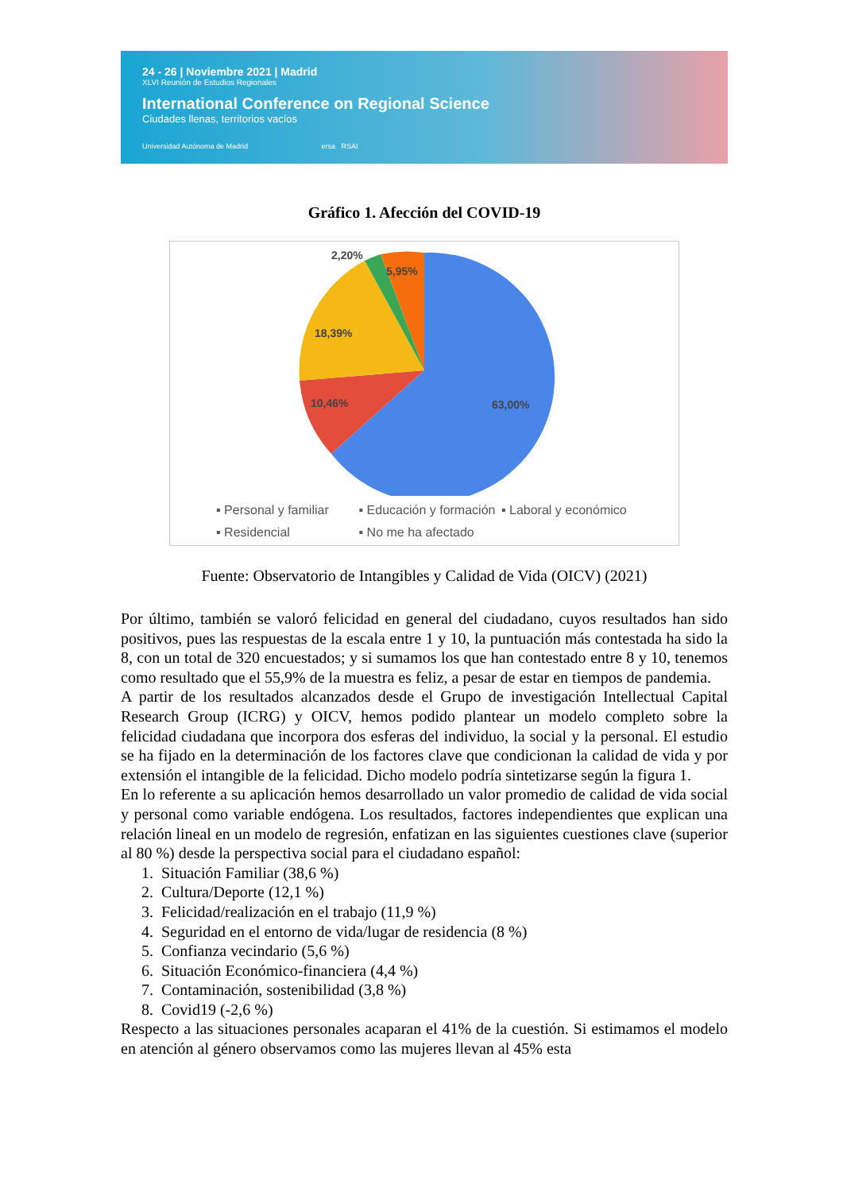24 - 26 | Noviembre 2021 | Madrid
XLVI Reunión de Estudios Regionales
International Conference on Regional Science
Ciudades llenas, territorios vacíos
Universidad Autónoma de Madrid ersa RSAI
Gráfico 1. Afección del COVID-19
2,20%
5,95%
18,39%
10,46%
63,00%
▪ Personal y familiar ▪ Educación y formación ▪ Laboral y económico
▪ Residencial ▪ No me ha afectado
Fuente: Observatorio de Intangibles y Calidad de Vida (OICV) (2021)
Por último, también se valoró felicidad en general del ciudadano, cuyos resultados han sido positivos, pues las respuestas de la escala entre 1 y 10, la puntuación más contestada ha sido la 8, con un total de 320 encuestados; y si sumamos los que han contestado entre 8 y 10, tenemos como resultado que el 55,9% de la muestra es feliz, a pesar de estar en tiempos de pandemia.
A partir de los resultados alcanzados desde el Grupo de investigación Intellectual Capital Research Group (ICRG) y OICV, hemos podido plantear un modelo completo sobre la felicidad ciudadana que incorpora dos esferas del individuo, la social y la personal. El estudio se ha fijado en la determinación de los factores clave que condicionan la calidad de vida y por extensión el intangible de la felicidad. Dicho modelo podría sintetizarse según la figura 1.
En lo referente a su aplicación hemos desarrollado un valor promedio de calidad de vida social y personal como variable endógena. Los resultados, factores independientes que explican una relación lineal en un modelo de regresión, enfatizan en las siguientes cuestiones clave (superior al 80 %) desde la perspectiva social para el ciudadano español:
1. Situación Familiar (38,6 %)
2. Cultura/Deporte (12,1 %)
3. Felicidad/realización en el trabajo (11,9 %)
4. Seguridad en el entorno de vida/lugar de residencia (8 %)
5. Confianza vecindario (5,6 %)
6. Situación Económico-financiera (4,4 %)
7. Contaminación, sostenibilidad (3,8 %)
8. Covid19 (-2,6 %)
Respecto a las situaciones personales acaparan el 41% de la cuestión. Si estimamos el modelo en atención al género observamos como las mujeres llevan al 45% esta